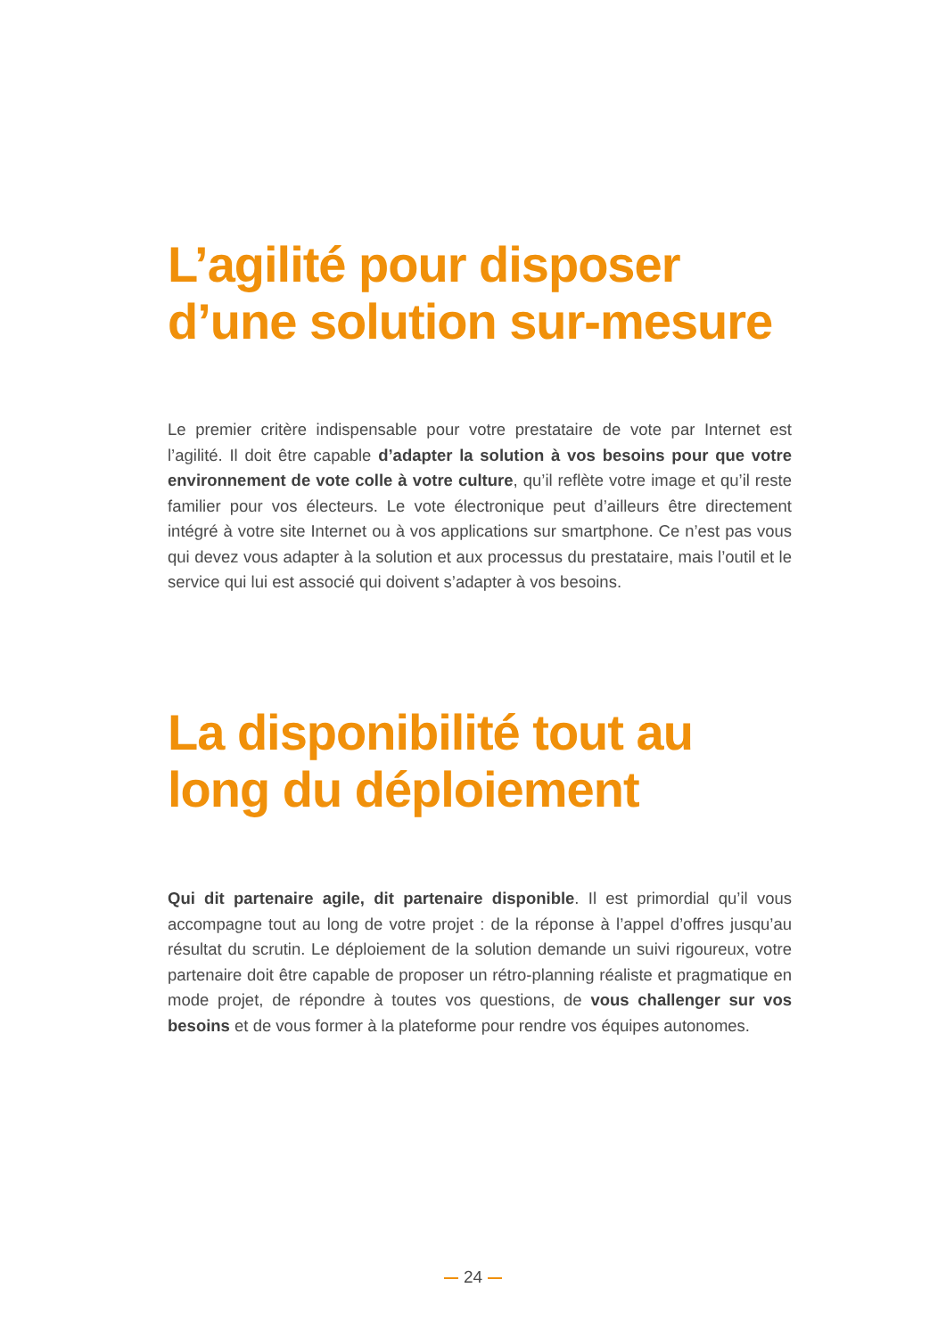L’agilité pour disposer d’une solution sur-mesure
Le premier critère indispensable pour votre prestataire de vote par Internet est l’agilité. Il doit être capable d’adapter la solution à vos besoins pour que votre environnement de vote colle à votre culture, qu’il reflète votre image et qu’il reste familier pour vos électeurs. Le vote électronique peut d’ailleurs être directement intégré à votre site Internet ou à vos applications sur smartphone. Ce n’est pas vous qui devez vous adapter à la solution et aux processus du prestataire, mais l’outil et le service qui lui est associé qui doivent s’adapter à vos besoins.
La disponibilité tout au long du déploiement
Qui dit partenaire agile, dit partenaire disponible. Il est primordial qu’il vous accompagne tout au long de votre projet : de la réponse à l’appel d’offres jusqu’au résultat du scrutin. Le déploiement de la solution demande un suivi rigoureux, votre partenaire doit être capable de proposer un rétro-planning réaliste et pragmatique en mode projet, de répondre à toutes vos questions, de vous challenger sur vos besoins et de vous former à la plateforme pour rendre vos équipes autonomes.
24